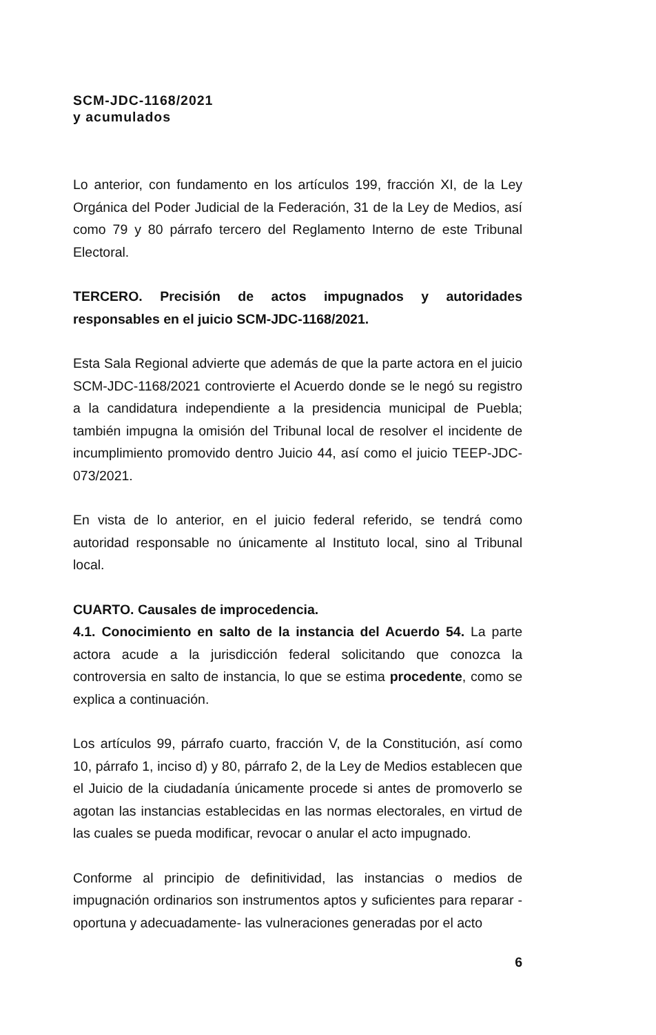SCM-JDC-1168/2021
y acumulados
Lo anterior, con fundamento en los artículos 199, fracción XI, de la Ley Orgánica del Poder Judicial de la Federación, 31 de la Ley de Medios, así como 79 y 80 párrafo tercero del Reglamento Interno de este Tribunal Electoral.
TERCERO. Precisión de actos impugnados y autoridades responsables en el juicio SCM-JDC-1168/2021.
Esta Sala Regional advierte que además de que la parte actora en el juicio SCM-JDC-1168/2021 controvierte el Acuerdo donde se le negó su registro a la candidatura independiente a la presidencia municipal de Puebla; también impugna la omisión del Tribunal local de resolver el incidente de incumplimiento promovido dentro Juicio 44, así como el juicio TEEP-JDC-073/2021.
En vista de lo anterior, en el juicio federal referido, se tendrá como autoridad responsable no únicamente al Instituto local, sino al Tribunal local.
CUARTO. Causales de improcedencia.
4.1. Conocimiento en salto de la instancia del Acuerdo 54. La parte actora acude a la jurisdicción federal solicitando que conozca la controversia en salto de instancia, lo que se estima procedente, como se explica a continuación.
Los artículos 99, párrafo cuarto, fracción V, de la Constitución, así como 10, párrafo 1, inciso d) y 80, párrafo 2, de la Ley de Medios establecen que el Juicio de la ciudadanía únicamente procede si antes de promoverlo se agotan las instancias establecidas en las normas electorales, en virtud de las cuales se pueda modificar, revocar o anular el acto impugnado.
Conforme al principio de definitividad, las instancias o medios de impugnación ordinarios son instrumentos aptos y suficientes para reparar -oportuna y adecuadamente- las vulneraciones generadas por el acto
6